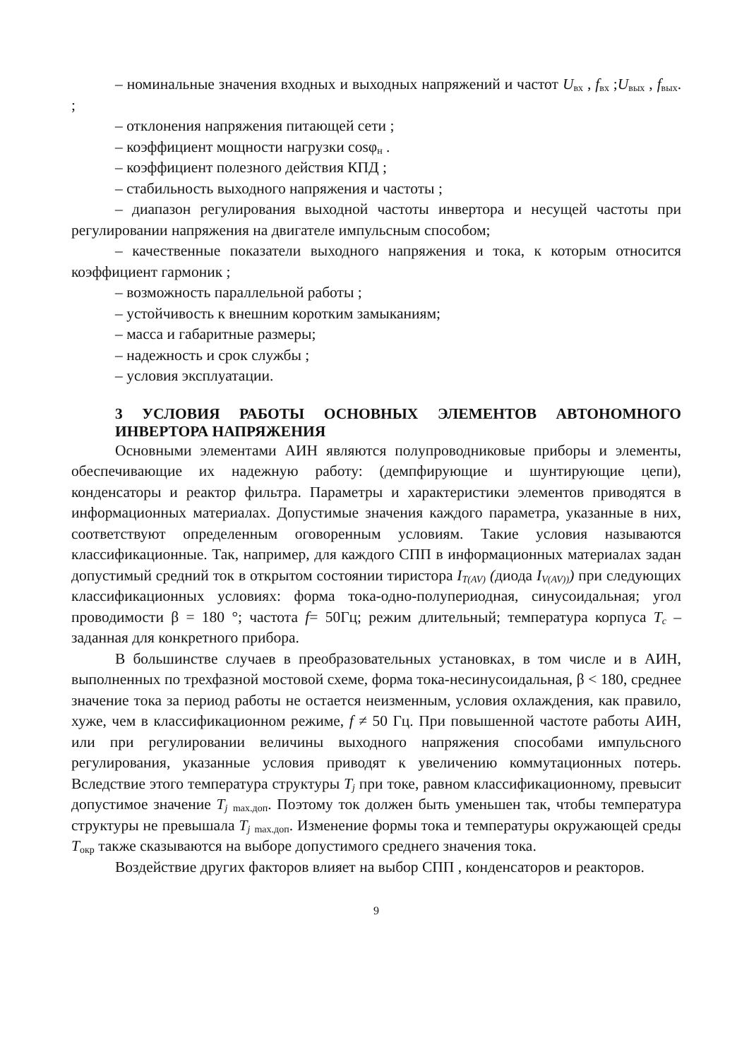– номинальные значения входных и выходных напряжений и частот U<sub>вх</sub> , f<sub>вх</sub> ;U<sub>вых</sub> , f<sub>вых</sub>. ;
– отклонения напряжения питающей сети ;
– коэффициент мощности нагрузки cosφ<sub>н</sub> .
– коэффициент полезного действия КПД ;
– стабильность выходного напряжения и частоты ;
– диапазон регулирования выходной частоты инвертора и несущей частоты при регулировании напряжения на двигателе импульсным способом;
– качественные показатели выходного напряжения и тока, к которым относится коэффициент гармоник ;
– возможность параллельной работы ;
– устойчивость к внешним коротким замыканиям;
– масса и габаритные размеры;
– надежность и срок службы ;
– условия эксплуатации.
3 УСЛОВИЯ РАБОТЫ ОСНОВНЫХ ЭЛЕМЕНТОВ АВТОНОМНОГО ИНВЕРТОРА НАПРЯЖЕНИЯ
Основными элементами АИН являются полупроводниковые приборы и элементы, обеспечивающие их надежную работу: (демпфирующие и шунтирующие цепи), конденсаторы и реактор фильтра. Параметры и характеристики элементов приводятся в информационных материалах. Допустимые значения каждого параметра, указанные в них, соответствуют определенным оговоренным условиям. Такие условия называются классификационные. Так, например, для каждого СПП в информационных материалах задан допустимый средний ток в открытом состоянии тиристора I<sub>T(AV)</sub> (диода I<sub>V(AV))</sub>) при следующих классификационных условиях: форма тока-одно-полупериодная, синусоидальная; угол проводимости β = 180 °; частота f= 50Гц; режим длительный; температура корпуса T<sub>c</sub> – заданная для конкретного прибора.
В большинстве случаев в преобразовательных установках, в том числе и в АИН, выполненных по трехфазной мостовой схеме, форма тока-несинусоидальная, β < 180, среднее значение тока за период работы не остается неизменным, условия охлаждения, как правило, хуже, чем в классификационном режиме, f ≠ 50 Гц. При повышенной частоте работы АИН, или при регулировании величины выходного напряжения способами импульсного регулирования, указанные условия приводят к увеличению коммутационных потерь. Вследствие этого температура структуры T<sub>j</sub> при токе, равном классификационному, превысит допустимое значение T<sub>j</sub> <sub>max.доп</sub>. Поэтому ток должен быть уменьшен так, чтобы температура структуры не превышала T<sub>j</sub> <sub>max.доп</sub>. Изменение формы тока и температуры окружающей среды T<sub>окр</sub> также сказываются на выборе допустимого среднего значения тока.
Воздействие других факторов влияет на выбор СПП , конденсаторов и реакторов.
9